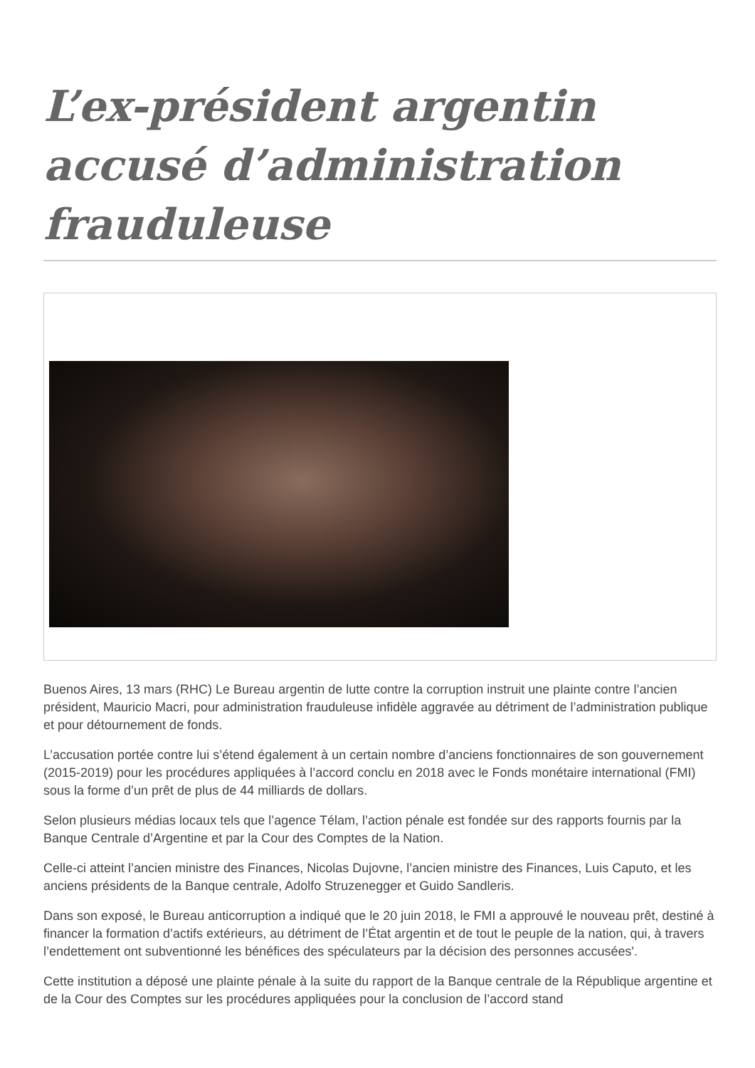L’ex-président argentin accusé d’administration frauduleuse
Buenos Aires, 13 mars (RHC) Le Bureau argentin de lutte contre la corruption instruit une plainte contre l’ancien président, Mauricio Macri, pour administration frauduleuse infidèle aggravée au détriment de l’administration publique et pour détournement de fonds.
L’accusation portée contre lui s’étend également à un certain nombre d’anciens fonctionnaires de son gouvernement (2015-2019) pour les procédures appliquées à l’accord conclu en 2018 avec le Fonds monétaire international (FMI) sous la forme d’un prêt de plus de 44 milliards de dollars.
Selon plusieurs médias locaux tels que l’agence Télam, l’action pénale est fondée sur des rapports fournis par la Banque Centrale d’Argentine et par la Cour des Comptes de la Nation.
Celle-ci atteint l’ancien ministre des Finances, Nicolas Dujovne, l’ancien ministre des Finances, Luis Caputo, et les anciens présidents de la Banque centrale, Adolfo Struzenegger et Guido Sandleris.
Dans son exposé, le Bureau anticorruption a indiqué que le 20 juin 2018, le FMI a approuvé le nouveau prêt, destiné à financer la formation d’actifs extérieurs, au détriment de l’État argentin et de tout le peuple de la nation, qui, à travers l’endettement ont subventionné les bénéfices des spéculateurs par la décision des personnes accusées'.
Cette institution a déposé une plainte pénale à la suite du rapport de la Banque centrale de la République argentine et de la Cour des Comptes sur les procédures appliquées pour la conclusion de l’accord stand